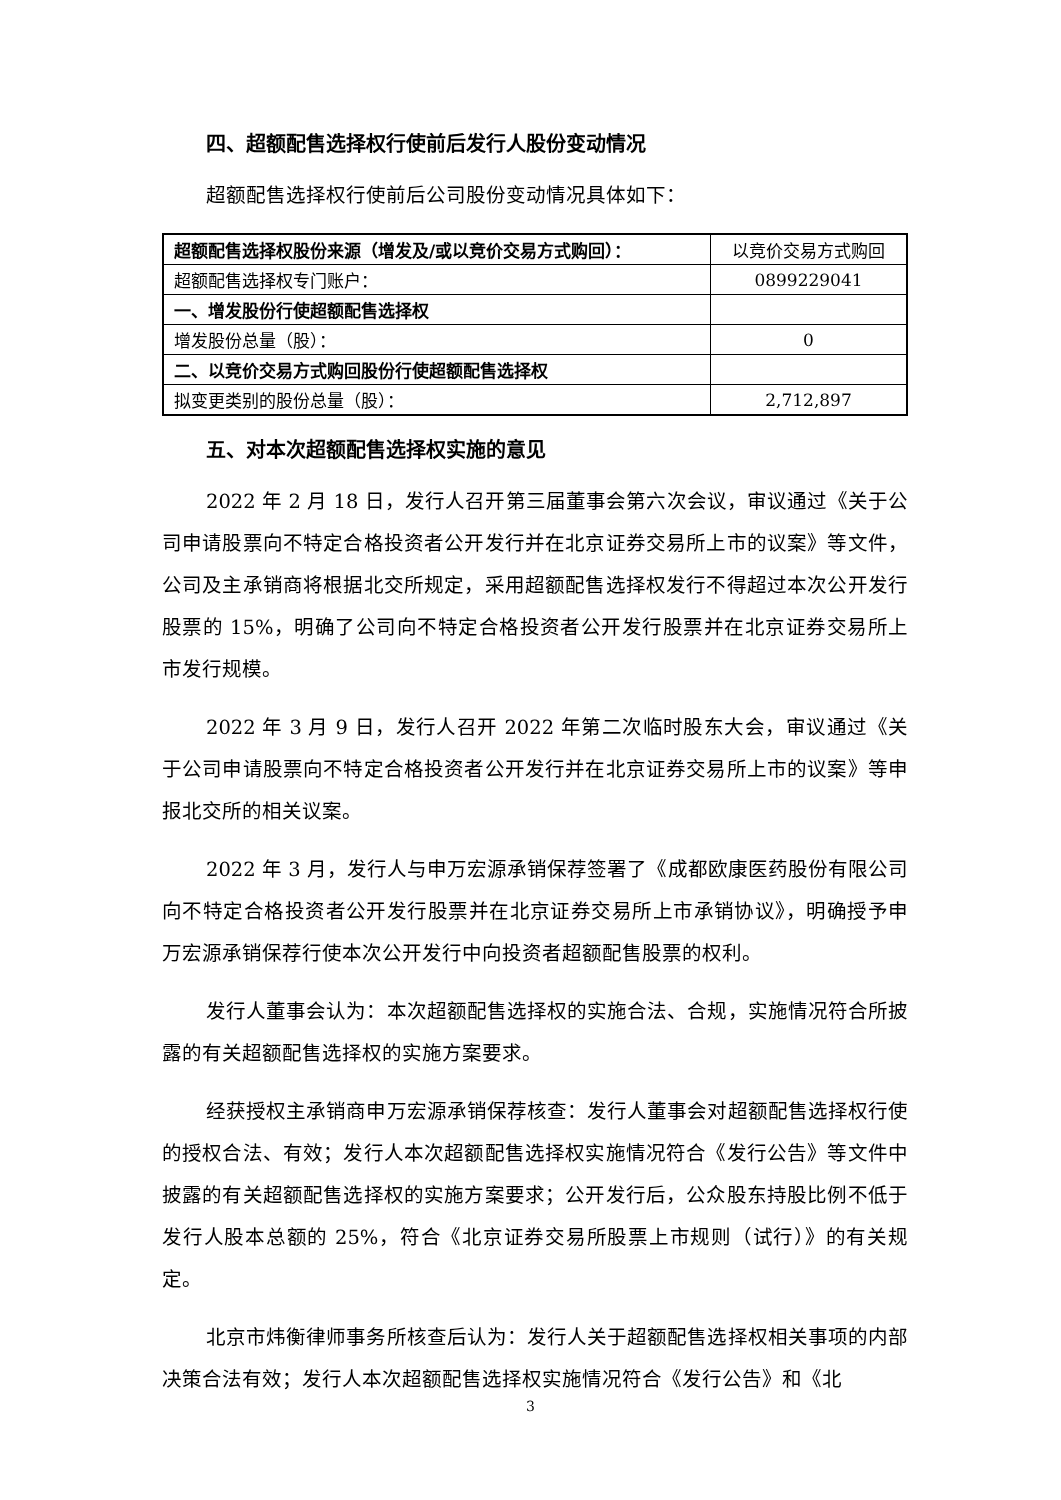四、超额配售选择权行使前后发行人股份变动情况
超额配售选择权行使前后公司股份变动情况具体如下：
| 超额配售选择权股份来源（增发及/或以竞价交易方式购回）： | 以竞价交易方式购回 |
| 超额配售选择权专门账户： | 0899229041 |
| 一、增发股份行使超额配售选择权 | |
| 增发股份总量（股）： | 0 |
| 二、以竞价交易方式购回股份行使超额配售选择权 | |
| 拟变更类别的股份总量（股）： | 2,712,897 |
五、对本次超额配售选择权实施的意见
2022 年 2 月 18 日，发行人召开第三届董事会第六次会议，审议通过《关于公司申请股票向不特定合格投资者公开发行并在北京证券交易所上市的议案》等文件，公司及主承销商将根据北交所规定，采用超额配售选择权发行不得超过本次公开发行股票的 15%，明确了公司向不特定合格投资者公开发行股票并在北京证券交易所上市发行规模。
2022 年 3 月 9 日，发行人召开 2022 年第二次临时股东大会，审议通过《关于公司申请股票向不特定合格投资者公开发行并在北京证券交易所上市的议案》等申报北交所的相关议案。
2022 年 3 月，发行人与申万宏源承销保荐签署了《成都欧康医药股份有限公司向不特定合格投资者公开发行股票并在北京证券交易所上市承销协议》，明确授予申万宏源承销保荐行使本次公开发行中向投资者超额配售股票的权利。
发行人董事会认为：本次超额配售选择权的实施合法、合规，实施情况符合所披露的有关超额配售选择权的实施方案要求。
经获授权主承销商申万宏源承销保荐核查：发行人董事会对超额配售选择权行使的授权合法、有效；发行人本次超额配售选择权实施情况符合《发行公告》等文件中披露的有关超额配售选择权的实施方案要求；公开发行后，公众股东持股比例不低于发行人股本总额的 25%，符合《北京证券交易所股票上市规则（试行）》的有关规定。
北京市炜衡律师事务所核查后认为：发行人关于超额配售选择权相关事项的内部决策合法有效；发行人本次超额配售选择权实施情况符合《发行公告》和《北
3